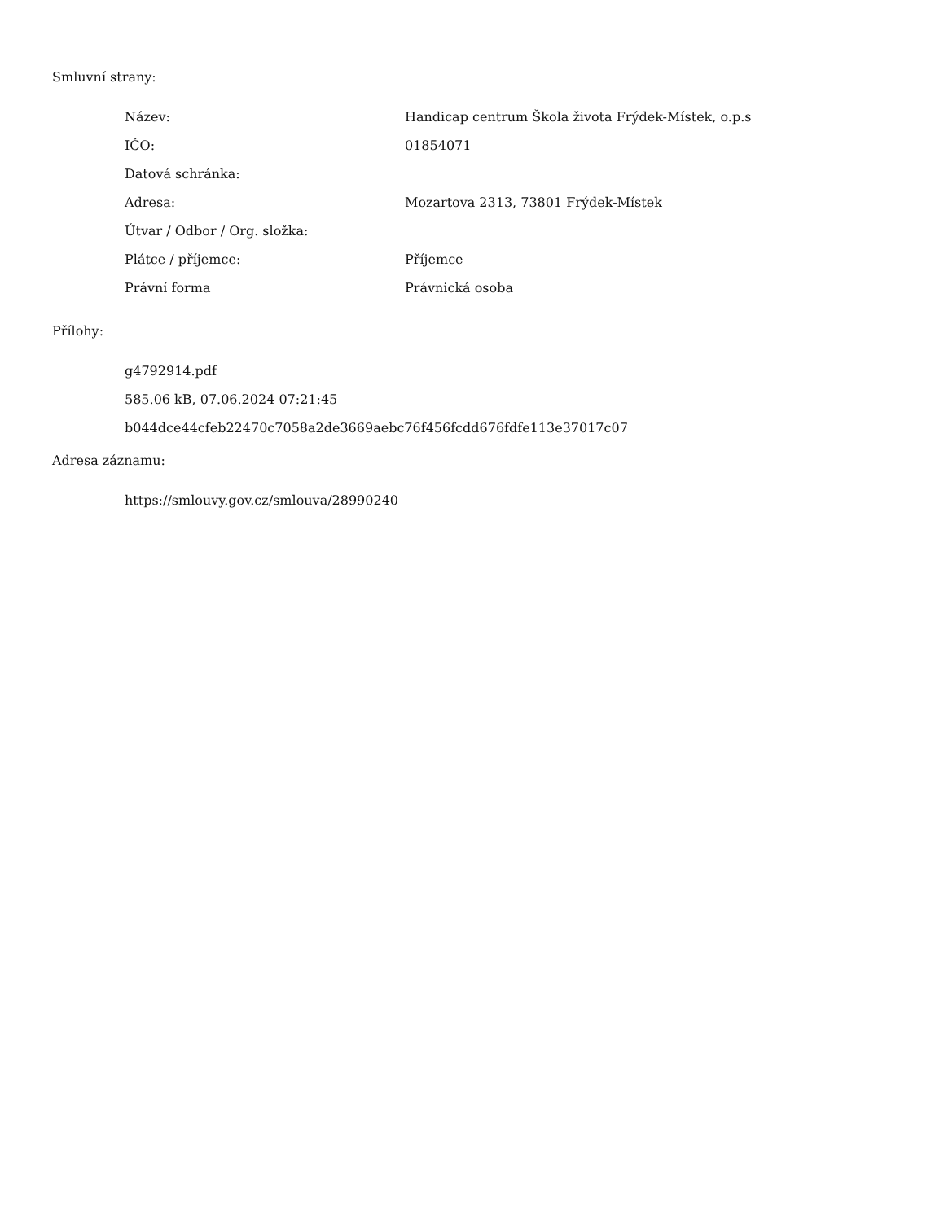Smluvní strany:
| Název: | Handicap centrum Škola života Frýdek-Místek, o.p.s |
| IČO: | 01854071 |
| Datová schránka: | |
| Adresa: | Mozartova 2313, 73801 Frýdek-Místek |
| Útvar / Odbor / Org. složka: | |
| Plátce / příjemce: | Příjemce |
| Právní forma | Právnická osoba |
Přílohy:
g4792914.pdf
585.06 kB, 07.06.2024 07:21:45
b044dce44cfeb22470c7058a2de3669aebc76f456fcdd676fdfe113e37017c07
Adresa záznamu:
https://smlouvy.gov.cz/smlouva/28990240